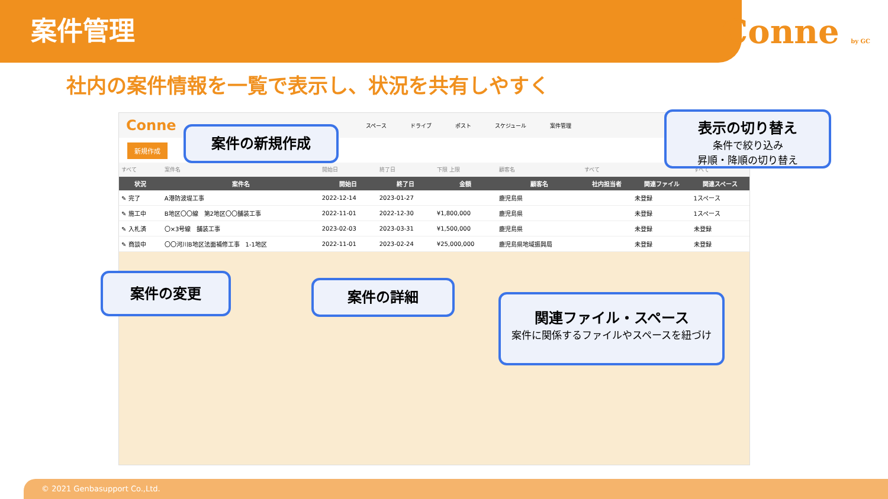案件管理
Conne by GC
社内の案件情報を一覧で表示し、状況を共有しやすく
Conne スペース ドライブ ポスト スケジュール 案件管理
新規作成
| すべて | 案件名 | 開始日 | 終了日 | 下限 上限 | 顧客名 | すべて | | すべて |
| 状況 | 案件名 | 開始日 | 終了日 | 金額 | 顧客名 | 社内担当者 | 関連ファイル | 関連スペース |
| ✎ 完了 | A港防波堤工事 | 2022-12-14 | 2023-01-27 | | 鹿児島県 | | 未登録 | 1スペース |
| ✎ 施工中 | B地区〇〇線 第2地区〇〇舗装工事 | 2022-11-01 | 2022-12-30 | ¥1,800,000 | 鹿児島県 | | 未登録 | 1スペース |
| ✎ 入札済 | 〇×3号線 舗装工事 | 2023-02-03 | 2023-03-31 | ¥1,500,000 | 鹿児島県 | | 未登録 | 未登録 |
| ✎ 商談中 | 〇〇河川B地区法面補修工事 1-1地区 | 2022-11-01 | 2023-02-24 | ¥25,000,000 | 鹿児島県地域振興局 | | 未登録 | 未登録 |
案件の新規作成
表示の切り替え
条件で絞り込み
昇順・降順の切り替え
案件の変更 案件の詳細
関連ファイル・スペース
案件に関係するファイルやスペースを紐づけ
© 2021 Genbasupport Co.,Ltd.